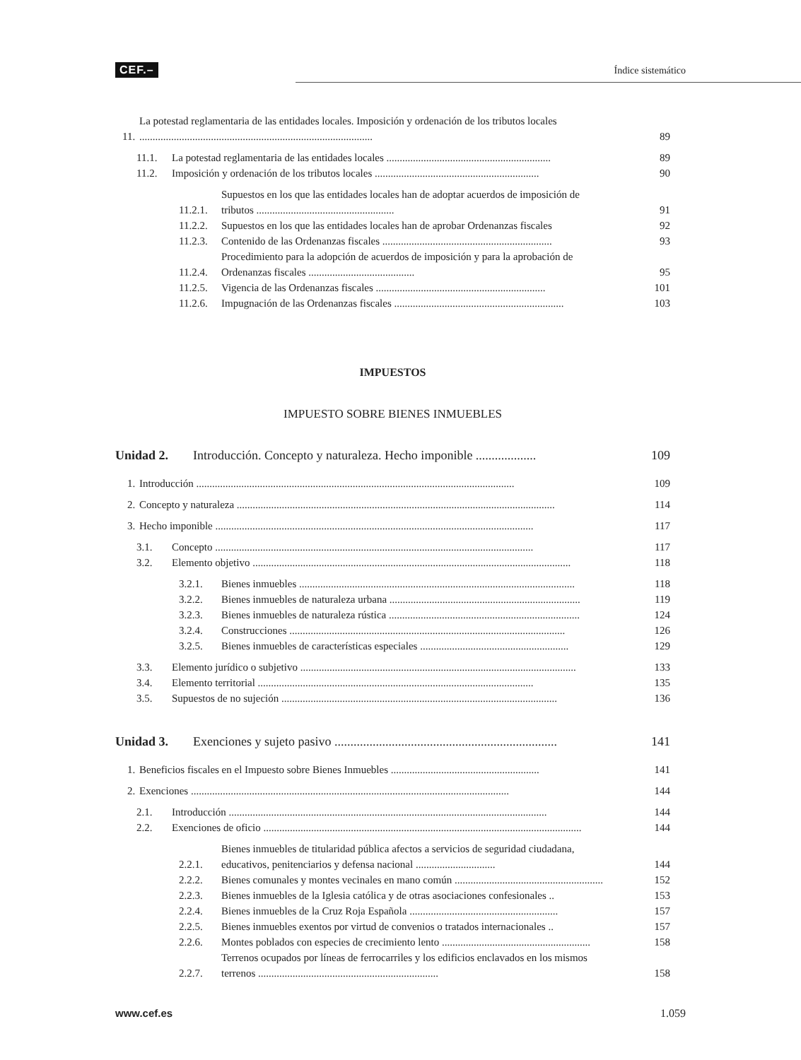CEF.–
Índice sistemático
11. La potestad reglamentaria de las entidades locales. Imposición y ordenación de los tributos locales ........................................................................................ 89
11.1. La potestad reglamentaria de las entidades locales .............................................................. 89
11.2. Imposición y ordenación de los tributos locales .............................................................. 90
11.2.1. Supuestos en los que las entidades locales han de adoptar acuerdos de imposición de tributos .................................................... 91
11.2.2. Supuestos en los que las entidades locales han de aprobar Ordenanzas fiscales 92
11.2.3. Contenido de las Ordenanzas fiscales ................................................................ 93
11.2.4. Procedimiento para la adopción de acuerdos de imposición y para la aprobación de Ordenanzas fiscales ........................................ 95
11.2.5. Vigencia de las Ordenanzas fiscales ................................................................ 101
11.2.6. Impugnación de las Ordenanzas fiscales ................................................................ 103
IMPUESTOS
IMPUESTO SOBRE BIENES INMUEBLES
Unidad 2. Introducción. Concepto y naturaleza. Hecho imponible ................... 109
1. Introducción ........................................................................................................................ 109
2. Concepto y naturaleza ........................................................................................................................ 114
3. Hecho imponible ........................................................................................................................ 117
3.1. Concepto ........................................................................................................................ 117
3.2. Elemento objetivo ........................................................................................................................ 118
3.2.1. Bienes inmuebles ........................................................................................................ 118
3.2.2. Bienes inmuebles de naturaleza urbana ........................................................................ 119
3.2.3. Bienes inmuebles de naturaleza rústica ........................................................................ 124
3.2.4. Construcciones ........................................................................................................ 126
3.2.5. Bienes inmuebles de características especiales ........................................................ 129
3.3. Elemento jurídico o subjetivo ........................................................................................................ 133
3.4. Elemento territorial ........................................................................................................ 135
3.5. Supuestos de no sujeción ........................................................................................................ 136
Unidad 3. Exenciones y sujeto pasivo ...................................................................... 141
1. Beneficios fiscales en el Impuesto sobre Bienes Inmuebles ........................................................ 141
2. Exenciones ........................................................................................................................ 144
2.1. Introducción ........................................................................................................................ 144
2.2. Exenciones de oficio ........................................................................................................................ 144
2.2.1. Bienes inmuebles de titularidad pública afectos a servicios de seguridad ciudadana, educativos, penitenciarios y defensa nacional .............................. 144
2.2.2. Bienes comunales y montes vecinales en mano común ........................................................ 152
2.2.3. Bienes inmuebles de la Iglesia católica y de otras asociaciones confesionales .. 153
2.2.4. Bienes inmuebles de la Cruz Roja Española ........................................................ 157
2.2.5. Bienes inmuebles exentos por virtud de convenios o tratados internacionales .. 157
2.2.6. Montes poblados con especies de crecimiento lento ........................................................ 158
2.2.7. Terrenos ocupados por líneas de ferrocarriles y los edificios enclavados en los mismos terrenos .................................................................... 158
www.cef.es 1.059